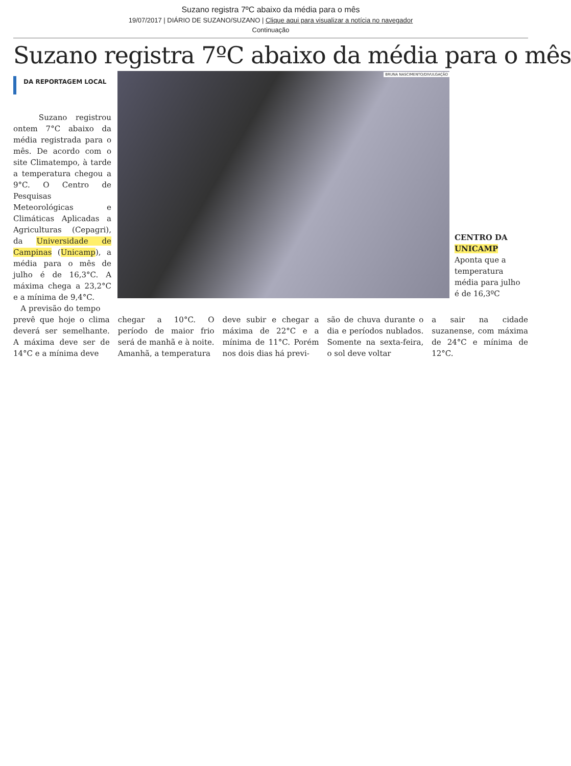Suzano registra 7ºC abaixo da média para o mês
19/07/2017 | DIÁRIO DE SUZANO/SUZANO | Clique aqui para visualizar a notícia no navegador
Continuação
Suzano registra 7ºC abaixo da média para o mês
DA REPORTAGEM LOCAL
Suzano registrou ontem 7°C abaixo da média registrada para o mês. De acordo com o site Climatempo, à tarde a temperatura chegou a 9°C. O Centro de Pesquisas Meteorológicas e Climáticas Aplicadas a Agriculturas (Cepagri), da Universidade de Campinas (Unicamp), a média para o mês de julho é de 16,3°C. A máxima chega a 23,2°C e a mínima de 9,4°C.
A previsão do tempo
BRUNA NASCIMENTO/DIVULGAÇÃO
CENTRO DA UNICAMP
Aponta que a temperatura média para julho é de 16,3ºC
prevê que hoje o clima deverá ser semelhante. A máxima deve ser de 14°C e a mínima deve
chegar a 10°C. O período de maior frio será de manhã e à noite. Amanhã, a temperatura
deve subir e chegar a máxima de 22°C e a mínima de 11°C. Porém nos dois dias há previ-
são de chuva durante o dia e períodos nublados. Somente na sexta-feira, o sol deve voltar
a sair na cidade suzanense, com máxima de 24°C e mínima de 12°C.